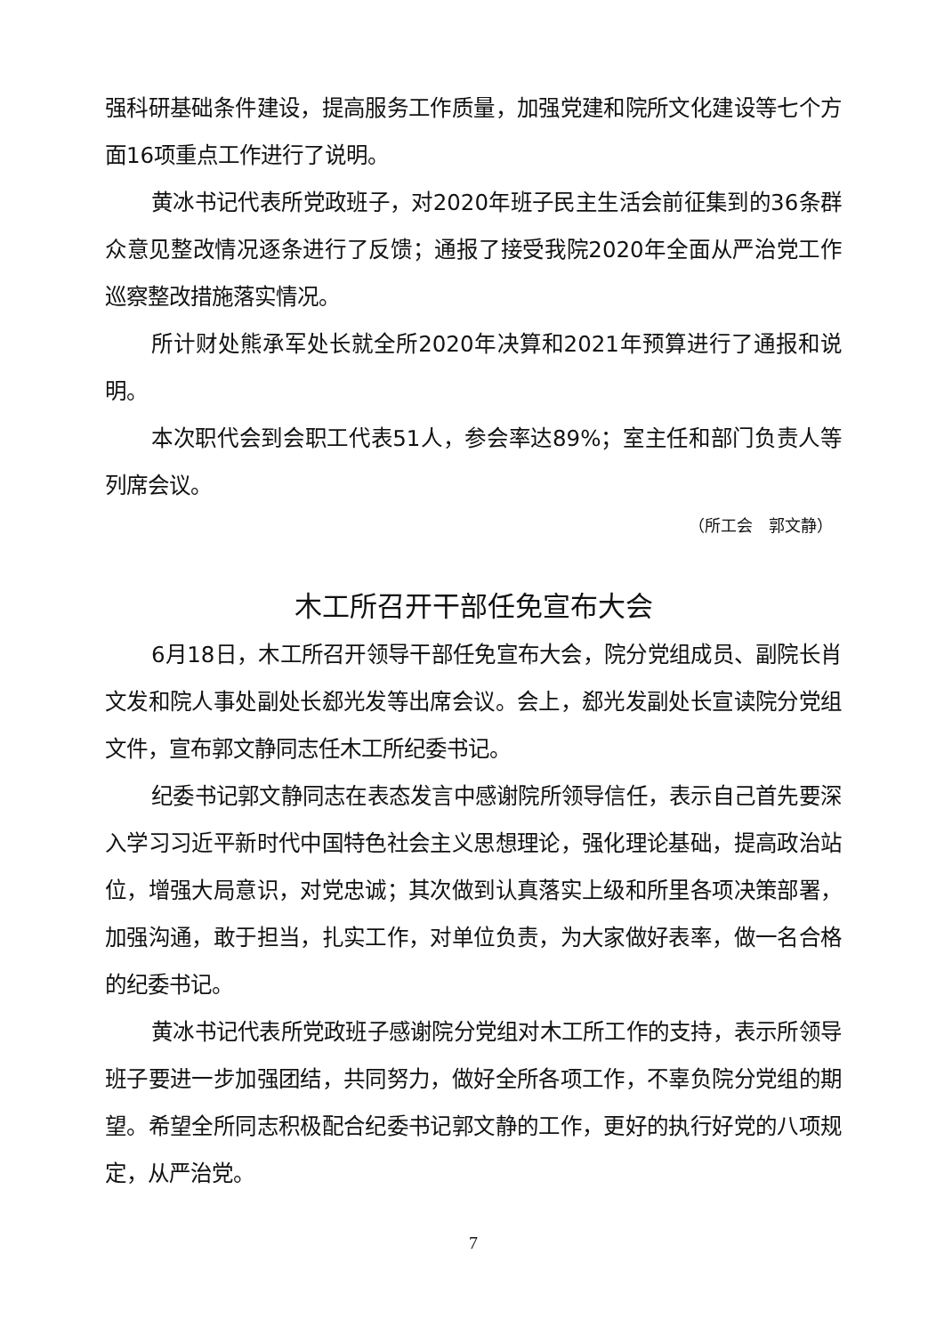强科研基础条件建设，提高服务工作质量，加强党建和院所文化建设等七个方面16项重点工作进行了说明。
黄冰书记代表所党政班子，对2020年班子民主生活会前征集到的36条群众意见整改情况逐条进行了反馈；通报了接受我院2020年全面从严治党工作巡察整改措施落实情况。
所计财处熊承军处长就全所2020年决算和2021年预算进行了通报和说明。
本次职代会到会职工代表51人，参会率达89%；室主任和部门负责人等列席会议。
（所工会　郭文静）
木工所召开干部任免宣布大会
6月18日，木工所召开领导干部任免宣布大会，院分党组成员、副院长肖文发和院人事处副处长郄光发等出席会议。会上，郄光发副处长宣读院分党组文件，宣布郭文静同志任木工所纪委书记。
纪委书记郭文静同志在表态发言中感谢院所领导信任，表示自己首先要深入学习习近平新时代中国特色社会主义思想理论，强化理论基础，提高政治站位，增强大局意识，对党忠诚；其次做到认真落实上级和所里各项决策部署，加强沟通，敢于担当，扎实工作，对单位负责，为大家做好表率，做一名合格的纪委书记。
黄冰书记代表所党政班子感谢院分党组对木工所工作的支持，表示所领导班子要进一步加强团结，共同努力，做好全所各项工作，不辜负院分党组的期望。希望全所同志积极配合纪委书记郭文静的工作，更好的执行好党的八项规定，从严治党。
7